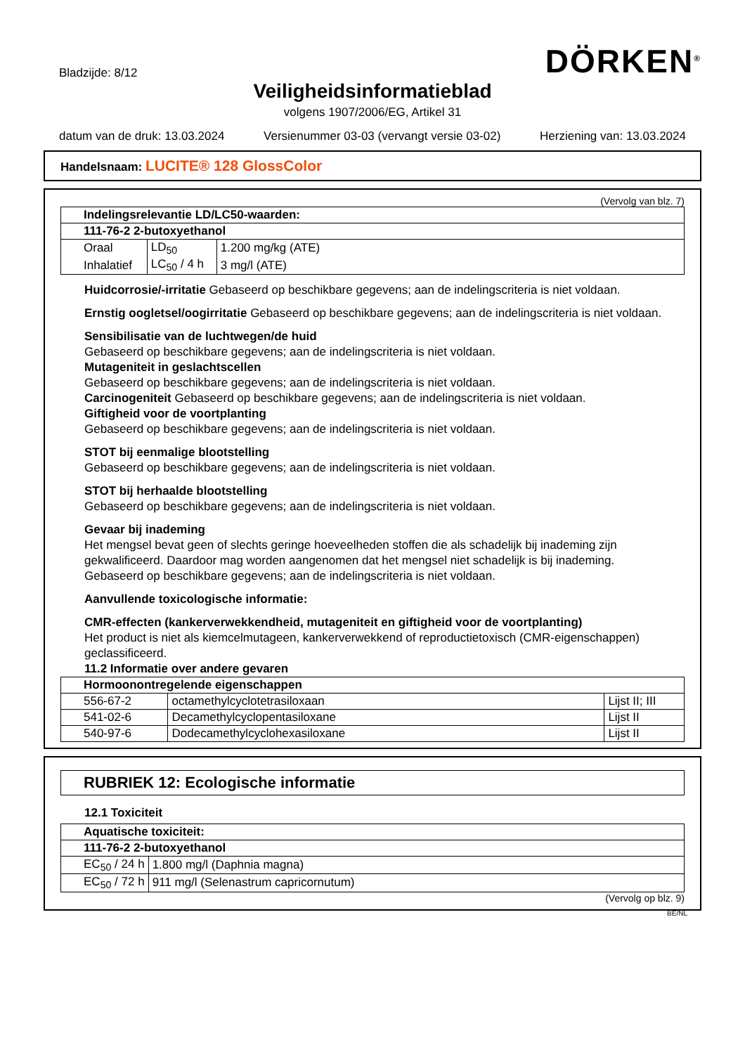Bladzijde: 8/12
DÖRKEN<sup>®</sup>
Veiligheidsinformatieblad
volgens 1907/2006/EG, Artikel 31
datum van de druk: 13.03.2024 Versienummer 03-03 (vervangt versie 03-02) Herziening van: 13.03.2024
Handelsnaam: LUCITE® 128 GlossColor
(Vervolg van blz. 7)
| Indelingsrelevantie LD/LC50-waarden: | | |
| --- | --- | --- |
| 111-76-2 2-butoxyethanol | | |
| Oraal | LD<sub>50</sub> | 1.200 mg/kg (ATE) |
| Inhalatief | LC<sub>50</sub> / 4 h | 3 mg/l (ATE) |
Huidcorrosie/-irritatie Gebaseerd op beschikbare gegevens; aan de indelingscriteria is niet voldaan.
Ernstig oogletsel/oogirritatie Gebaseerd op beschikbare gegevens; aan de indelingscriteria is niet voldaan.
Sensibilisatie van de luchtwegen/de huid
Gebaseerd op beschikbare gegevens; aan de indelingscriteria is niet voldaan.
Mutageniteit in geslachtscellen
Gebaseerd op beschikbare gegevens; aan de indelingscriteria is niet voldaan.
Carcinogeniteit Gebaseerd op beschikbare gegevens; aan de indelingscriteria is niet voldaan.
Giftigheid voor de voortplanting
Gebaseerd op beschikbare gegevens; aan de indelingscriteria is niet voldaan.
STOT bij eenmalige blootstelling
Gebaseerd op beschikbare gegevens; aan de indelingscriteria is niet voldaan.
STOT bij herhaalde blootstelling
Gebaseerd op beschikbare gegevens; aan de indelingscriteria is niet voldaan.
Gevaar bij inademing
Het mengsel bevat geen of slechts geringe hoeveelheden stoffen die als schadelijk bij inademing zijn gekwalificeerd. Daardoor mag worden aangenomen dat het mengsel niet schadelijk is bij inademing.
Gebaseerd op beschikbare gegevens; aan de indelingscriteria is niet voldaan.
Aanvullende toxicologische informatie:
CMR-effecten (kankerverwekkendheid, mutageniteit en giftigheid voor de voortplanting)
Het product is niet als kiemcelmutageen, kankerverwekkend of reproductietoxisch (CMR-eigenschappen) geclassificeerd.
11.2 Informatie over andere gevaren
| Hormoonontregelende eigenschappen | | |
| --- | --- | --- |
| 556-67-2 | octamethylcyclotetrasiloxaan | Lijst II; III |
| 541-02-6 | Decamethylcyclopentasiloxane | Lijst II |
| 540-97-6 | Dodecamethylcyclohexasiloxane | Lijst II |
RUBRIEK 12: Ecologische informatie
12.1 Toxiciteit
| Aquatische toxiciteit: | |
| --- | --- |
| 111-76-2 2-butoxyethanol | |
| EC<sub>50</sub> / 24 h | 1.800 mg/l (Daphnia magna) |
| EC<sub>50</sub> / 72 h | 911 mg/l (Selenastrum capricornutum) |
(Vervolg op blz. 9)
BE/NL